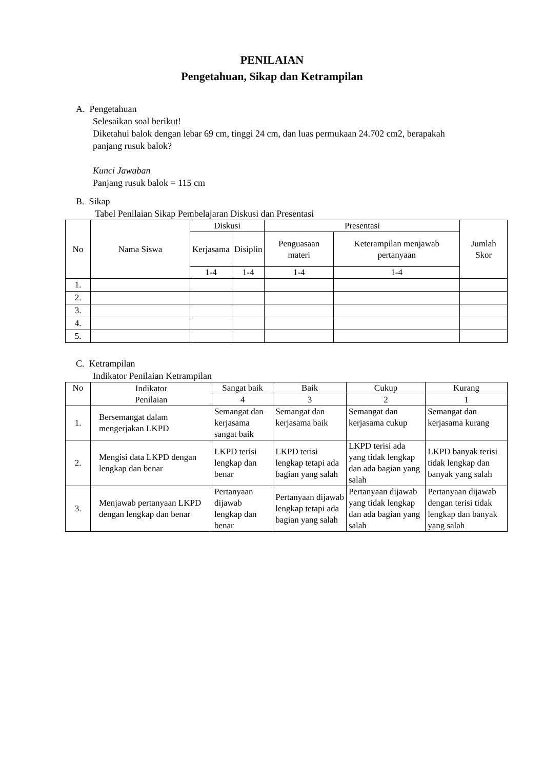PENILAIAN
Pengetahuan, Sikap dan Ketrampilan
A. Pengetahuan
Selesaikan soal berikut!
Diketahui balok dengan lebar 69 cm, tinggi 24 cm, dan luas permukaan 24.702 cm2, berapakah panjang rusuk balok?
Kunci Jawaban
Panjang rusuk balok = 115 cm
B. Sikap
Tabel Penilaian Sikap Pembelajaran Diskusi dan Presentasi
| No | Nama Siswa | Diskusi | | Presentasi | | Jumlah Skor |
| --- | --- | --- | --- | --- | --- | --- |
| | | Kerjasama | Disiplin | Penguasaan materi | Keterampilan menjawab pertanyaan | |
| | | 1-4 | 1-4 | 1-4 | 1-4 | |
| 1. | | | | | | |
| 2. | | | | | | |
| 3. | | | | | | |
| 4. | | | | | | |
| 5. | | | | | | |
C. Ketrampilan
Indikator Penilaian Ketrampilan
| No | Indikator Penilaian | Sangat baik | Baik | Cukup | Kurang |
| --- | --- | --- | --- | --- | --- |
| | | 4 | 3 | 2 | 1 |
| 1. | Bersemangat dalam mengerjakan LKPD | Semangat dan kerjasama sangat baik | Semangat dan kerjasama baik | Semangat dan kerjasama cukup | Semangat dan kerjasama kurang |
| 2. | Mengisi data LKPD dengan lengkap dan benar | LKPD terisi lengkap dan benar | LKPD terisi lengkap tetapi ada bagian yang salah | LKPD terisi ada yang tidak lengkap dan ada bagian yang salah | LKPD banyak terisi tidak lengkap dan banyak yang salah |
| 3. | Menjawab pertanyaan LKPD dengan lengkap dan benar | Pertanyaan dijawab lengkap dan benar | Pertanyaan dijawab lengkap tetapi ada bagian yang salah | Pertanyaan dijawab yang tidak lengkap dan ada bagian yang salah | Pertanyaan dijawab dengan terisi tidak lengkap dan banyak yang salah |